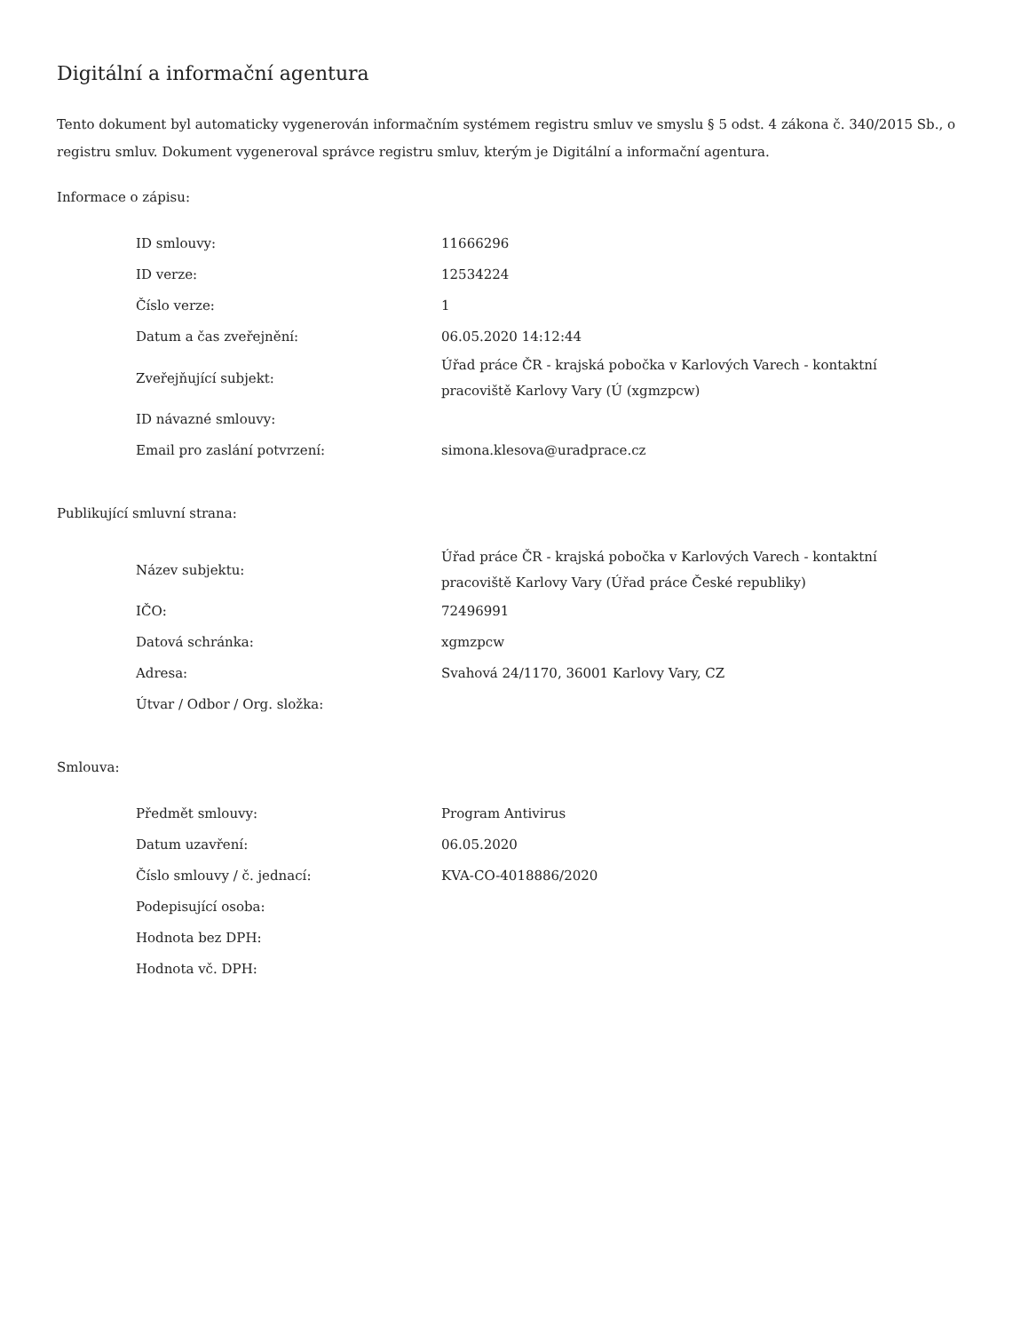Digitální a informační agentura
Tento dokument byl automaticky vygenerován informačním systémem registru smluv ve smyslu § 5 odst. 4 zákona č. 340/2015 Sb., o registru smluv. Dokument vygeneroval správce registru smluv, kterým je Digitální a informační agentura.
Informace o zápisu:
| ID smlouvy: | 11666296 |
| ID verze: | 12534224 |
| Číslo verze: | 1 |
| Datum a čas zveřejnění: | 06.05.2020 14:12:44 |
| Zveřejňující subjekt: | Úřad práce ČR - krajská pobočka v Karlových Varech - kontaktní pracoviště Karlovy Vary (Ú (xgmzpcw) |
| ID návazné smlouvy: | |
| Email pro zaslání potvrzení: | simona.klesova@uradprace.cz |
Publikující smluvní strana:
| Název subjektu: | Úřad práce ČR - krajská pobočka v Karlových Varech - kontaktní pracoviště Karlovy Vary (Úřad práce České republiky) |
| IČO: | 72496991 |
| Datová schránka: | xgmzpcw |
| Adresa: | Svahová 24/1170, 36001 Karlovy Vary, CZ |
| Útvar / Odbor / Org. složka: | |
Smlouva:
| Předmět smlouvy: | Program Antivirus |
| Datum uzavření: | 06.05.2020 |
| Číslo smlouvy / č. jednací: | KVA-CO-4018886/2020 |
| Podepisující osoba: | |
| Hodnota bez DPH: | |
| Hodnota vč. DPH: | |